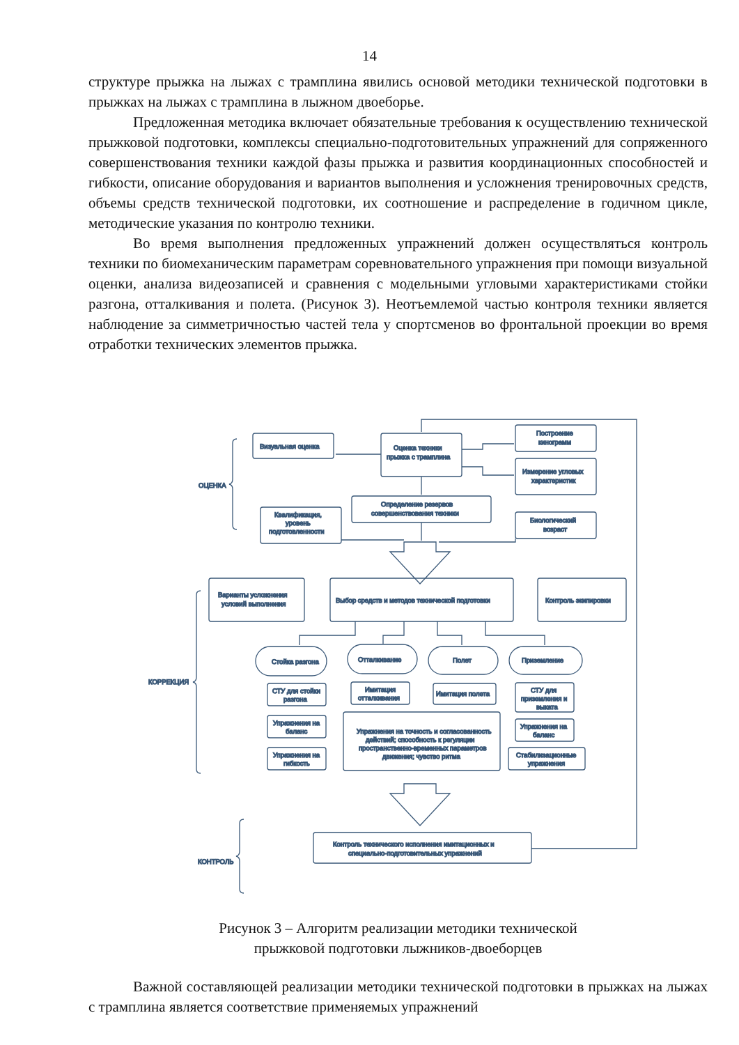14
структуре прыжка на лыжах с трамплина явились основой методики технической подготовки в прыжках на лыжах с трамплина в лыжном двоеборье.
Предложенная методика включает обязательные требования к осуществлению технической прыжковой подготовки, комплексы специально-подготовительных упражнений для сопряженного совершенствования техники каждой фазы прыжка и развития координационных способностей и гибкости, описание оборудования и вариантов выполнения и усложнения тренировочных средств, объемы средств технической подготовки, их соотношение и распределение в годичном цикле, методические указания по контролю техники.
Во время выполнения предложенных упражнений должен осуществляться контроль техники по биомеханическим параметрам соревновательного упражнения при помощи визуальной оценки, анализа видеозаписей и сравнения с модельными угловыми характеристиками стойки разгона, отталкивания и полета. (Рисунок 3). Неотъемлемой частью контроля техники является наблюдение за симметричностью частей тела у спортсменов во фронтальной проекции во время отработки технических элементов прыжка.
ОЦЕНКА
КОРРЕКЦИЯ
КОНТРОЛЬ
Визуальная оценка
Оценка техники
прыжка с трамплина
Построение
кинограмм
Измерение угловых
характеристик
Определение резервов
совершенствования техники
Квалификация,
уровень
подготовленности
Биологический
возраст
Варианты усложнения
условий выполнения
Выбор средств и методов технической подготовки
Контроль экипировки
Стойка разгона
Отталкивание
Полет
Приземление
СТУ для стойки
разгона
Имитация
отталкивания
Имитация полета
СТУ для
приземления и
выката
Упражнения на
баланс
Упражнения на точность и согласованность
действий; способность к регуляции
пространственно-временных параметров
движения; чувство ритма
Упражнения на
баланс
Упражнения на
гибкость
Стабилизационные
упражнения
Контроль технического исполнения имитационных и
специально-подготовительных упражнений
Рисунок 3 – Алгоритм реализации методики технической
прыжковой подготовки лыжников-двоеборцев
Важной составляющей реализации методики технической подготовки в прыжках на лыжах с трамплина является соответствие применяемых упражнений